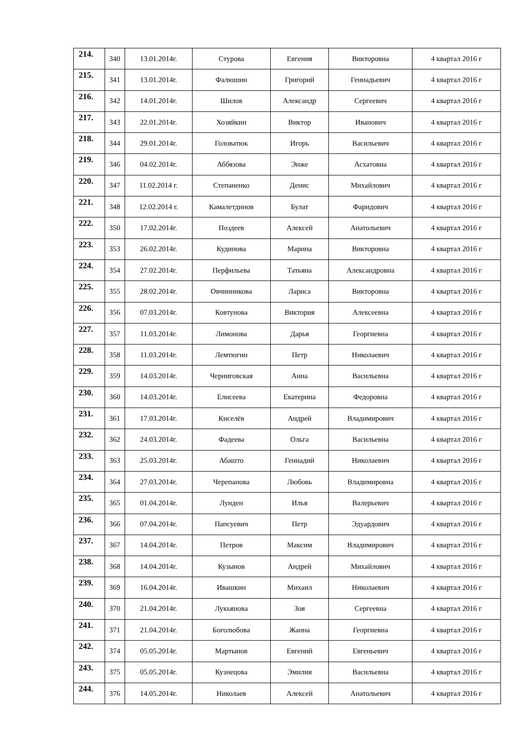| 214. | 340 | 13.01.2014г. | Стурова | Евгения | Викторовна | 4 квартал 2016 г |
| 215. | 341 | 13.01.2014г. | Фалюшин | Григорий | Геннадьевич | 4 квартал 2016 г |
| 216. | 342 | 14.01.2014г. | Шилов | Александр | Сергеевич | 4 квартал 2016 г |
| 217. | 343 | 22.01.2014г. | Хозяйкин | Виктор | Иванович | 4 квартал 2016 г |
| 218. | 344 | 29.01.2014г. | Головатюк | Игорь | Васильевич | 4 квартал 2016 г |
| 219. | 346 | 04.02.2014г. | Аббязова | Энже | Асхатовна | 4 квартал 2016 г |
| 220. | 347 | 11.02.2014 г. | Степаненко | Денис | Михайлович | 4 квартал 2016 г |
| 221. | 348 | 12.02.2014 г. | Камалетдинов | Булат | Фаридович | 4 квартал 2016 г |
| 222. | 350 | 17.02.2014г. | Поздеев | Алексей | Анатольевич | 4 квартал 2016 г |
| 223. | 353 | 26.02.2014г. | Кудинова | Марина | Викторовна | 4 квартал 2016 г |
| 224. | 354 | 27.02.2014г. | Перфильева | Татьяна | Александровна | 4 квартал 2016 г |
| 225. | 355 | 28.02.2014г. | Овчинникова | Лариса | Викторовна | 4 квартал 2016 г |
| 226. | 356 | 07.03.2014г. | Ковтунова | Виктория | Алексеевна | 4 квартал 2016 г |
| 227. | 357 | 11.03.2014г. | Лимонова | Дарья | Георгиевна | 4 квартал 2016 г |
| 228. | 358 | 11.03.2014г. | Лемтюгин | Петр | Николаевич | 4 квартал 2016 г |
| 229. | 359 | 14.03.2014г. | Черниговская | Анна | Васильевна | 4 квартал 2016 г |
| 230. | 360 | 14.03.2014г. | Елисеева | Екатерина | Федоровна | 4 квартал 2016 г |
| 231. | 361 | 17.03.2014г. | Киселёв | Андрей | Владимирович | 4 квартал 2016 г |
| 232. | 362 | 24.03.2014г. | Фадеева | Ольга | Васильевна | 4 квартал 2016 г |
| 233. | 363 | 25.03.2014г. | Абашто | Геннадий | Николаевич | 4 квартал 2016 г |
| 234. | 364 | 27.03.2014г. | Черепанова | Любовь | Владимировна | 4 квартал 2016 г |
| 235. | 365 | 01.04.2014г. | Лунден | Илья | Валерьевич | 4 квартал 2016 г |
| 236. | 366 | 07.04.2014г. | Папсуевич | Петр | Эдуардович | 4 квартал 2016 г |
| 237. | 367 | 14.04.2014г. | Петров | Максим | Владимирович | 4 квартал 2016 г |
| 238. | 368 | 14.04.2014г. | Кузынов | Андрей | Михайлович | 4 квартал 2016 г |
| 239. | 369 | 16.04.2014г. | Ивашкин | Михаил | Николаевич | 4 квартал 2016 г |
| 240. | 370 | 21.04.2014г. | Лукьянова | Зоя | Сергеевна | 4 квартал 2016 г |
| 241. | 371 | 21.04.2014г. | Боголюбова | Жанна | Георгиевна | 4 квартал 2016 г |
| 242. | 374 | 05.05.2014г. | Мартынов | Евгений | Евгеньевич | 4 квартал 2016 г |
| 243. | 375 | 05.05.2014г. | Кузнецова | Эмилия | Васильевна | 4 квартал 2016 г |
| 244. | 376 | 14.05.2014г. | Николаев | Алексей | Анатольевич | 4 квартал 2016 г |